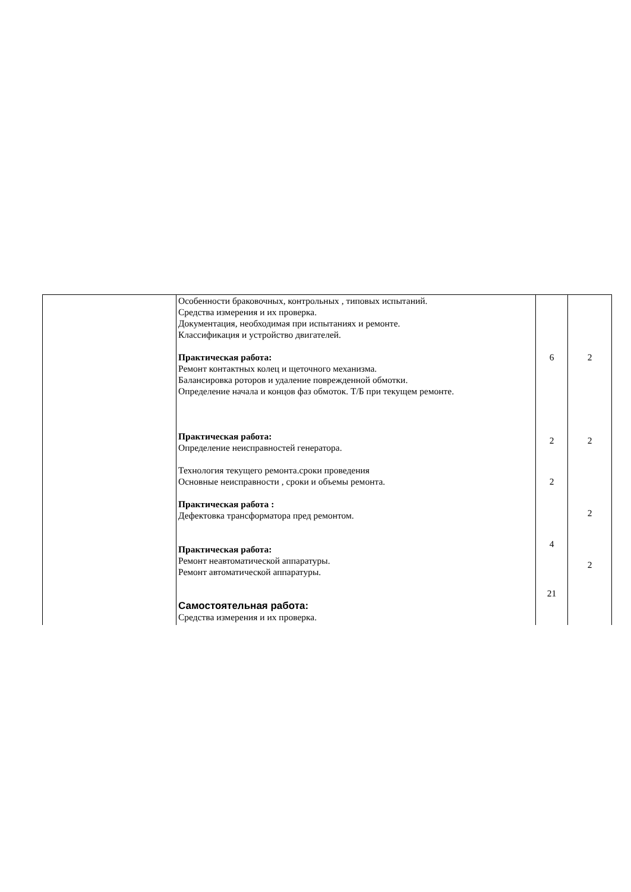| | Особенности браковочных, контрольных , типовых испытаний. Средства измерения и их проверка. Документация, необходимая при испытаниях и ремонте. Классификация и устройство двигателей. Практическая работа: Ремонт контактных колец и щеточного механизма. Балансировка роторов и удаление поврежденной обмотки. Определение начала и концов фаз обмоток. Т/Б при текущем ремонте. Практическая работа: Определение неисправностей генератора. Технология текущего ремонта.сроки проведения Основные неисправности , сроки и объемы ремонта. Практическая работа : Дефектовка трансформатора пред ремонтом. Практическая работа: Ремонт неавтоматической аппаратуры. Ремонт автоматической аппаратуры. Самостоятельная работа: Средства измерения и их проверка. | 6 2 2 4 21 | 2 2 2 2 |